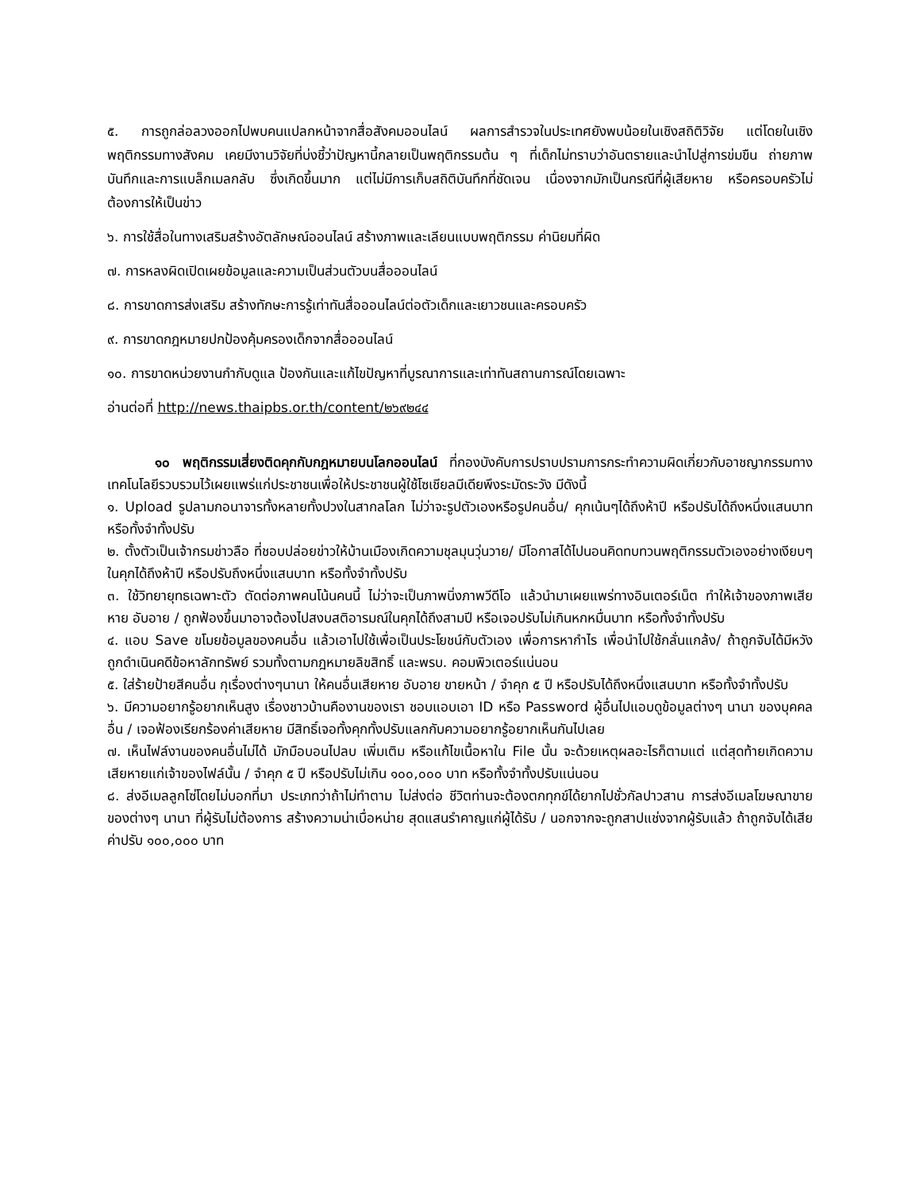๕. การถูกล่อลวงออกไปพบคนแปลกหน้าจากสื่อสังคมออนไลน์ ผลการสำรวจในประเทศยังพบน้อยในเชิงสถิติวิจัย แต่โดยในเชิงพฤติกรรมทางสังคม เคยมีงานวิจัยที่บ่งชี้ว่าปัญหานี้กลายเป็นพฤติกรรมต้น ๆ ที่เด็กไม่ทราบว่าอันตรายและนำไปสู่การข่มขืน ถ่ายภาพบันทึกและการแบล็กเมลกลับ ซึ่งเกิดขึ้นมาก แต่ไม่มีการเก็บสถิติบันทึกที่ชัดเจน เนื่องจากมักเป็นกรณีที่ผู้เสียหาย หรือครอบครัวไม่ต้องการให้เป็นข่าว
๖. การใช้สื่อในทางเสริมสร้างอัตลักษณ์ออนไลน์ สร้างภาพและเลียนแบบพฤติกรรม ค่านิยมที่ผิด
๗. การหลงผิดเปิดเผยข้อมูลและความเป็นส่วนตัวบนสื่อออนไลน์
๘. การขาดการส่งเสริม สร้างทักษะการรู้เท่าทันสื่อออนไลน์ต่อตัวเด็กและเยาวชนและครอบครัว
๙. การขาดกฎหมายปกป้องคุ้มครองเด็กจากสื่อออนไลน์
๑๐. การขาดหน่วยงานกำกับดูแล ป้องกันและแก้ไขปัญหาที่บูรณาการและเท่าทันสถานการณ์โดยเฉพาะ
อ่านต่อที่ http://news.thaipbs.or.th/content/๒๖๙๒๔๔
๑๐ พฤติกรรมเสี่ยงติดคุกกับกฎหมายบนโลกออนไลน์ ที่กองบังคับการปราบปรามการกระทำความผิดเกี่ยวกับอาชญากรรมทางเทคโนโลยีรวบรวมไว้เผยแพร่แก่ประชาชนเพื่อให้ประชาชนผู้ใช้โซเชียลมีเดียพึงระมัดระวัง มีดังนี้
๑. Upload รูปลามกอนาจารทั้งหลายทั้งปวงในสากลโลก ไม่ว่าจะรูปตัวเองหรือรูปคนอื่น/ คุกเน้นๆได้ถึงห้าปี หรือปรับได้ถึงหนึ่งแสนบาท หรือทั้งจำทั้งปรับ
๒. ตั้งตัวเป็นเจ้ากรมข่าวลือ ที่ชอบปล่อยข่าวให้บ้านเมืองเกิดความชุลมุนวุ่นวาย/ มีโอกาสได้ไปนอนคิดทบทวนพฤติกรรมตัวเองอย่างเงียบๆ ในคุกได้ถึงห้าปี หรือปรับถึงหนึ่งแสนบาท หรือทั้งจำทั้งปรับ
๓. ใช้วิทยายุทธเฉพาะตัว ตัดต่อภาพคนโน้นคนนี้ ไม่ว่าจะเป็นภาพนิ่งภาพวีดีโอ แล้วนำมาเผยแพร่ทางอินเตอร์เน็ต ทำให้เจ้าของภาพเสียหาย อับอาย / ถูกฟ้องขึ้นมาอาจต้องไปสงบสติอารมณ์ในคุกได้ถึงสามปี หรือเจอปรับไม่เกินหกหมื่นบาท หรือทั้งจำทั้งปรับ
๔. แอบ Save ขโมยข้อมูลของคนอื่น แล้วเอาไปใช้เพื่อเป็นประโยชน์กับตัวเอง เพื่อการหากำไร เพื่อนำไปใช้กลั่นแกล้ง/ ถ้าถูกจับได้มีหวังถูกดำเนินคดีข้อหาลักทรัพย์ รวมทั้งตามกฎหมายลิขสิทธิ์ และพรบ. คอมพิวเตอร์แน่นอน
๕. ใส่ร้ายป้ายสีคนอื่น กุเรื่องต่างๆนานา ให้คนอื่นเสียหาย อับอาย ขายหน้า / จำคุก ๕ ปี หรือปรับได้ถึงหนึ่งแสนบาท หรือทั้งจำทั้งปรับ
๖. มีความอยากรู้อยากเห็นสูง เรื่องชาวบ้านคืองานของเรา ชอบแอบเอา ID หรือ Password ผู้อื่นไปแอบดูข้อมูลต่างๆ นานา ของบุคคลอื่น / เจอฟ้องเรียกร้องค่าเสียหาย มีสิทธิ์เจอทั้งคุกทั้งปรับแลกกับความอยากรู้อยากเห็นกันไปเลย
๗. เห็นไฟล์งานของคนอื่นไม่ได้ มักมือบอนไปลบ เพิ่มเติม หรือแก้ไขเนื้อหาใน File นั้น จะด้วยเหตุผลอะไรก็ตามแต่ แต่สุดท้ายเกิดความเสียหายแก่เจ้าของไฟล์นั้น / จำคุก ๕ ปี หรือปรับไม่เกิน ๑๐๐,๐๐๐ บาท หรือทั้งจำทั้งปรับแน่นอน
๘. ส่งอีเมลลูกโซ่โดยไม่บอกที่มา ประเภทว่าถ้าไม่ทำตาม ไม่ส่งต่อ ชีวิตท่านจะต้องตกทุกข์ได้ยากไปชั่วกัลปาวสาน การส่งอีเมลโฆษณาขายของต่างๆ นานา ที่ผู้รับไม่ต้องการ สร้างความน่าเบื่อหน่าย สุดแสนรำคาญแก่ผู้ได้รับ / นอกจากจะถูกสาปแช่งจากผู้รับแล้ว ถ้าถูกจับได้เสียค่าปรับ ๑๐๐,๐๐๐ บาท